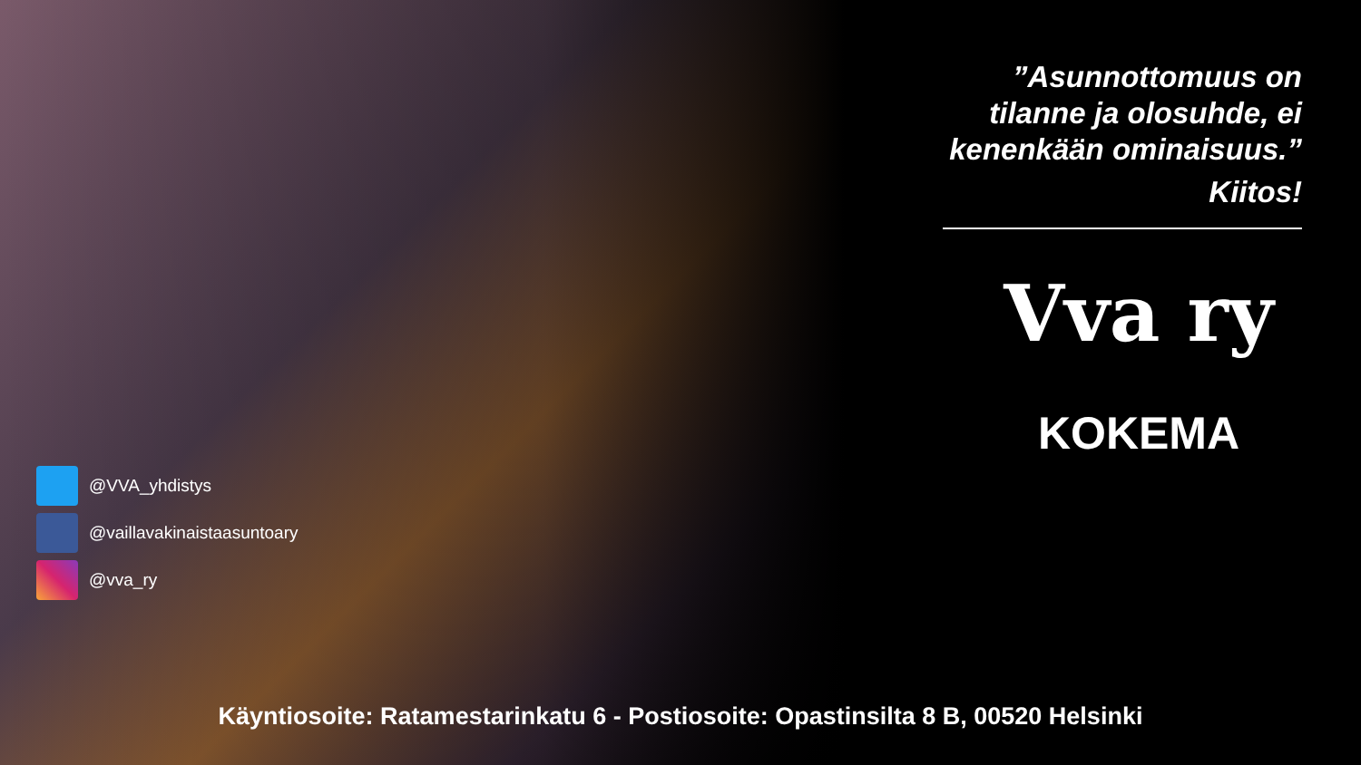”Asunnottomuus on tilanne ja olosuhde, ei kenenkään ominaisuus.”
Kiitos!
Vva ry
KOKEMA
@VVA_yhdistys
@vaillavakinaistaasuntoary
@vva_ry
Käyntiosoite: Ratamestarinkatu 6 - Postiosoite: Opastinsilta 8 B, 00520 Helsinki